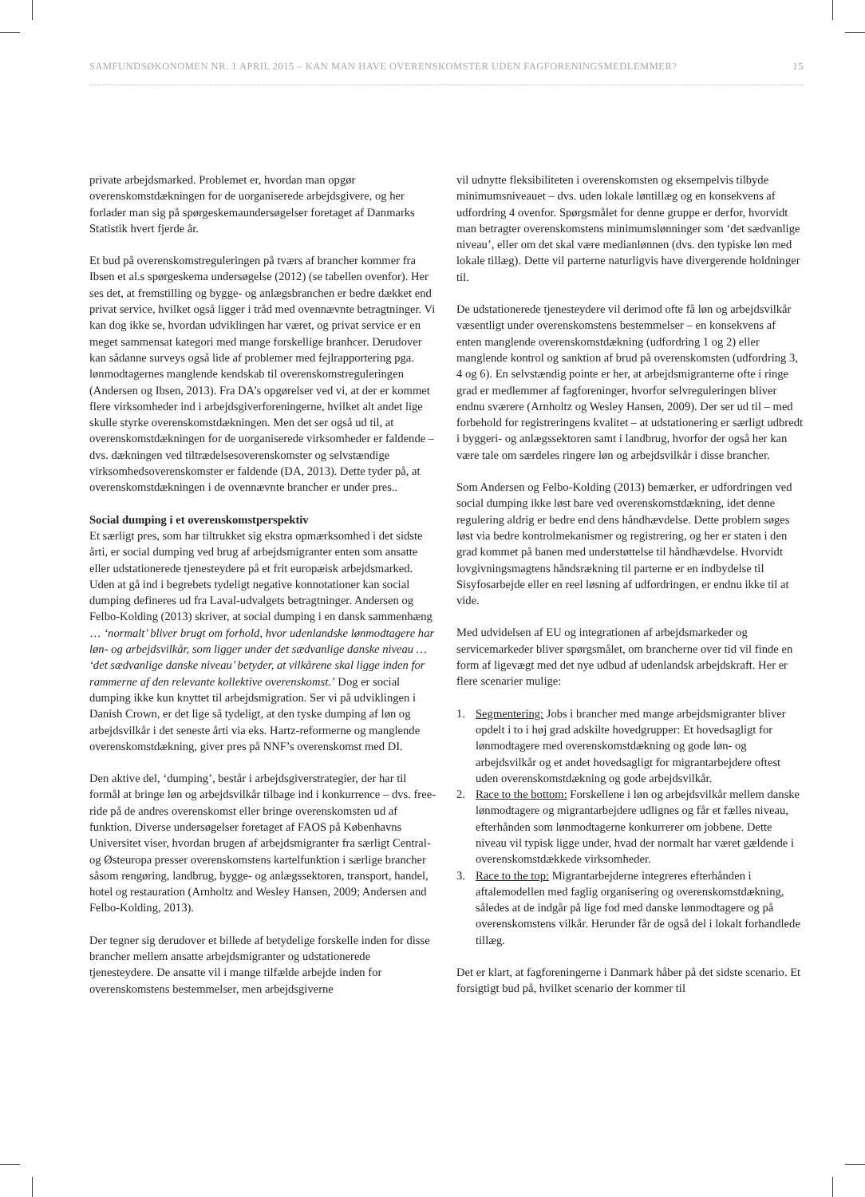SAMFUNDSØKONOMEN NR. 1 APRIL 2015 – KAN MAN HAVE OVERENSKOMSTER UDEN FAGFORENINGSMEDLEMMER? 15
private arbejdsmarked. Problemet er, hvordan man opgør overenskomstdækningen for de uorganiserede arbejdsgivere, og her forlader man sig på spørgeskemaundersøgelser foretaget af Danmarks Statistik hvert fjerde år.
Et bud på overenskomstreguleringen på tværs af brancher kommer fra Ibsen et al.s spørgeskema undersøgelse (2012) (se tabellen ovenfor). Her ses det, at fremstilling og bygge- og anlægsbranchen er bedre dækket end privat service, hvilket også ligger i tråd med ovennævnte betragtninger. Vi kan dog ikke se, hvordan udviklingen har været, og privat service er en meget sammensat kategori med mange forskellige branhcer. Derudover kan sådanne surveys også lide af problemer med fejlrapportering pga. lønmodtagernes manglende kendskab til overenskomstreguleringen (Andersen og Ibsen, 2013). Fra DA’s opgørelser ved vi, at der er kommet flere virksomheder ind i arbejdsgiverforeningerne, hvilket alt andet lige skulle styrke overenskomstdækningen. Men det ser også ud til, at overenskomstdækningen for de uorganiserede virksomheder er faldende – dvs. dækningen ved tiltrædelsesoverenskomster og selvstændige virksomhedsoverenskomster er faldende (DA, 2013). Dette tyder på, at overenskomstdækningen i de ovennævnte brancher er under pres..
Social dumping i et overenskomstperspektiv
Et særligt pres, som har tiltrukket sig ekstra opmærksomhed i det sidste årti, er social dumping ved brug af arbejdsmigranter enten som ansatte eller udstationerede tjenesteydere på et frit europæisk arbejdsmarked. Uden at gå ind i begrebets tydeligt negative konnotationer kan social dumping defineres ud fra Laval-udvalgets betragtninger. Andersen og Felbo-Kolding (2013) skriver, at social dumping i en dansk sammenhæng … ‘normalt’ bliver brugt om forhold, hvor udenlandske lønmodtagere har løn- og arbejdsvilkår, som ligger under det sædvanlige danske niveau … ‘det sædvanlige danske niveau’ betyder, at vilkårene skal ligge inden for rammerne af den relevante kollektive overenskomst.’ Dog er social dumping ikke kun knyttet til arbejdsmigration. Ser vi på udviklingen i Danish Crown, er det lige så tydeligt, at den tyske dumping af løn og arbejdsvilkår i det seneste årti via eks. Hartz-reformerne og manglende overenskomstdækning, giver pres på NNF’s overenskomst med DI.
Den aktive del, ‘dumping’, består i arbejdsgiverstrategier, der har til formål at bringe løn og arbejdsvilkår tilbage ind i konkurrence – dvs. free-ride på de andres overenskomst eller bringe overenskomsten ud af funktion. Diverse undersøgelser foretaget af FAOS på Københavns Universitet viser, hvordan brugen af arbejdsmigranter fra særligt Central- og Østeuropa presser overenskomstens kartelfunktion i særlige brancher såsom rengøring, landbrug, bygge- og anlægssektoren, transport, handel, hotel og restauration (Arnholtz and Wesley Hansen, 2009; Andersen and Felbo-Kolding, 2013).
Der tegner sig derudover et billede af betydelige forskelle inden for disse brancher mellem ansatte arbejdsmigranter og udstationerede tjenesteydere. De ansatte vil i mange tilfælde arbejde inden for overenskomstens bestemmelser, men arbejdsgiverne
vil udnytte fleksibiliteten i overenskomsten og eksempelvis tilbyde minimumsniveauet – dvs. uden lokale løntillæg og en konsekvens af udfordring 4 ovenfor. Spørgsmålet for denne gruppe er derfor, hvorvidt man betragter overenskomstens minimumslønninger som ‘det sædvanlige niveau’, eller om det skal være medianlønnen (dvs. den typiske løn med lokale tillæg). Dette vil parterne naturligvis have divergerende holdninger til.
De udstationerede tjenesteydere vil derimod ofte få løn og arbejdsvilkår væsentligt under overenskomstens bestemmelser – en konsekvens af enten manglende overenskomstdækning (udfordring 1 og 2) eller manglende kontrol og sanktion af brud på overenskomsten (udfordring 3, 4 og 6). En selvstændig pointe er her, at arbejdsmigranterne ofte i ringe grad er medlemmer af fagforeninger, hvorfor selvreguleringen bliver endnu sværere (Arnholtz og Wesley Hansen, 2009). Der ser ud til – med forbehold for registreringens kvalitet – at udstationering er særligt udbredt i byggeri- og anlægssektoren samt i landbrug, hvorfor der også her kan være tale om særdeles ringere løn og arbejdsvilkår i disse brancher.
Som Andersen og Felbo-Kolding (2013) bemærker, er udfordringen ved social dumping ikke løst bare ved overenskomstdækning, idet denne regulering aldrig er bedre end dens håndhævdelse. Dette problem søges løst via bedre kontrolmekanismer og registrering, og her er staten i den grad kommet på banen med understøttelse til håndhævdelse. Hvorvidt lovgivningsmagtens håndsrækning til parterne er en indbydelse til Sisyfosarbejde eller en reel løsning af udfordringen, er endnu ikke til at vide.
Med udvidelsen af EU og integrationen af arbejdsmarkeder og servicemarkeder bliver spørgsmålet, om brancherne over tid vil finde en form af ligevægt med det nye udbud af udenlandsk arbejdskraft. Her er flere scenarier mulige:
1. Segmentering: Jobs i brancher med mange arbejdsmigranter bliver opdelt i to i høj grad adskilte hovedgrupper: Et hovedsagligt for lønmodtagere med overenskomstdækning og gode løn- og arbejdsvilkår og et andet hovedsagligt for migrantarbejdere oftest uden overenskomstdækning og gode arbejdsvilkår.
2. Race to the bottom: Forskellene i løn og arbejdsvilkår mellem danske lønmodtagere og migrantarbejdere udlignes og får et fælles niveau, efterhånden som lønmodtagerne konkurrerer om jobbene. Dette niveau vil typisk ligge under, hvad der normalt har været gældende i overenskomstdækkede virksomheder.
3. Race to the top: Migrantarbejderne integreres efterhånden i aftalemodellen med faglig organisering og overenskomstdækning, således at de indgår på lige fod med danske lønmodtagere og på overenskomstens vilkår. Herunder får de også del i lokalt forhandlede tillæg.
Det er klart, at fagforeningerne i Danmark håber på det sidste scenario. Et forsigtigt bud på, hvilket scenario der kommer til